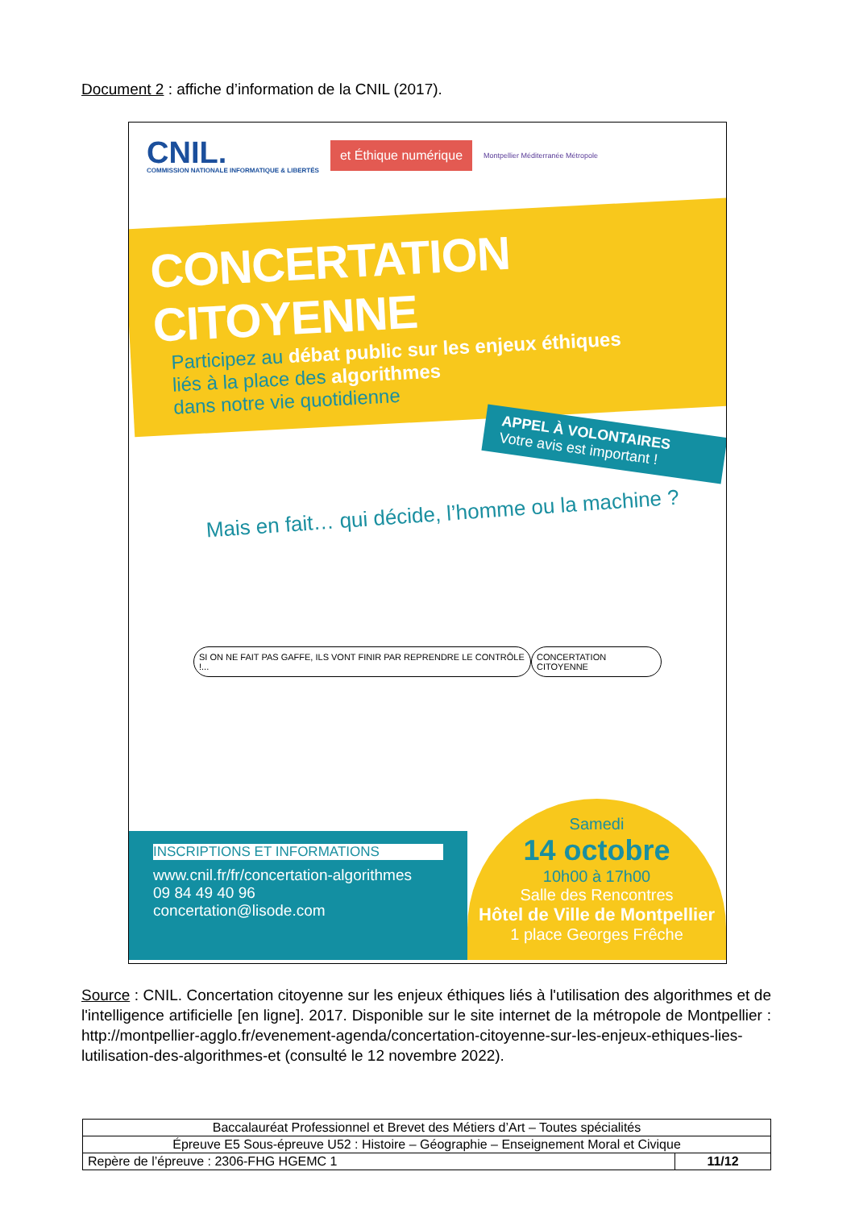Document 2 : affiche d’information de la CNIL (2017).
CNIL.
COMMISSION NATIONALE INFORMATIQUE & LIBERTÉS
et Éthique numérique
Montpellier Méditerranée Métropole
CONCERTATION CITOYENNE
Participez au débat public sur les enjeux éthiques
liés à la place des algorithmes
dans notre vie quotidienne
APPEL À VOLONTAIRES
Votre avis est important !
Mais en fait… qui décide, l’homme ou la machine ?
SI ON NE FAIT PAS GAFFE, ILS VONT FINIR PAR REPRENDRE LE CONTRÔLE !... CONCERTATION CITOYENNE
INSCRIPTIONS ET INFORMATIONS
www.cnil.fr/fr/concertation-algorithmes
09 84 49 40 96
concertation@lisode.com
Samedi
14 octobre
10h00 à 17h00
Salle des Rencontres
Hôtel de Ville de Montpellier
1 place Georges Frêche
Source : CNIL. Concertation citoyenne sur les enjeux éthiques liés à l'utilisation des algorithmes et de l'intelligence artificielle [en ligne]. 2017. Disponible sur le site internet de la métropole de Montpellier : http://montpellier-agglo.fr/evenement-agenda/concertation-citoyenne-sur-les-enjeux-ethiques-lies-lutilisation-des-algorithmes-et (consulté le 12 novembre 2022).
| Baccalauréat Professionnel et Brevet des Métiers d’Art – Toutes spécialités | |
| Épreuve E5 Sous-épreuve U52 : Histoire – Géographie – Enseignement Moral et Civique | |
| Repère de l’épreuve : 2306-FHG HGEMC 1 | 11/12 |